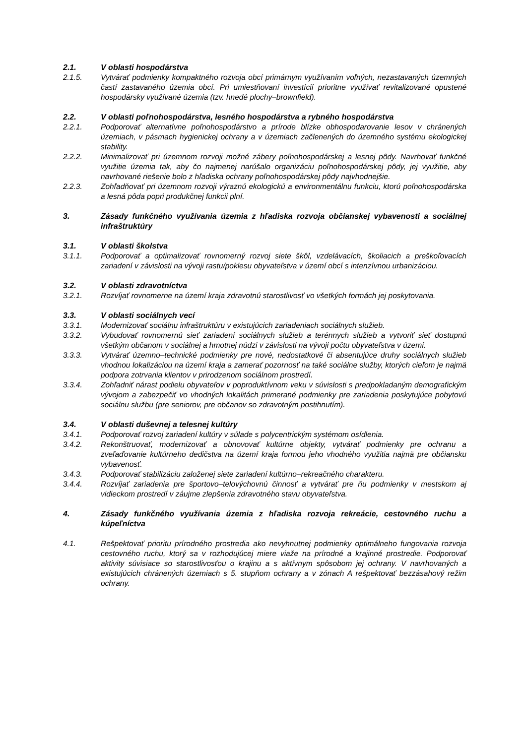2.1. V oblasti hospodárstva
2.1.5. Vytvárať podmienky kompaktného rozvoja obcí primárnym využívaním voľných, nezastavaných územných častí zastavaného územia obcí. Pri umiestňovaní investícií prioritne využívať revitalizované opustené hospodársky využívané územia (tzv. hnedé plochy–brownfield).
2.2. V oblasti poľnohospodárstva, lesného hospodárstva a rybného hospodárstva
2.2.1. Podporovať alternatívne poľnohospodárstvo a prírode blízke obhospodarovanie lesov v chránených územiach, v pásmach hygienickej ochrany a v územiach začlenených do územného systému ekologickej stability.
2.2.2. Minimalizovať pri územnom rozvoji možné zábery poľnohospodárskej a lesnej pôdy. Navrhovať funkčné využitie územia tak, aby čo najmenej narúšalo organizáciu poľnohospodárskej pôdy, jej využitie, aby navrhované riešenie bolo z hľadiska ochrany poľnohospodárskej pôdy najvhodnejšie.
2.2.3. Zohľadňovať pri územnom rozvoji výraznú ekologickú a environmentálnu funkciu, ktorú poľnohospodárska a lesná pôda popri produkčnej funkcii plní.
3. Zásady funkčného využívania územia z hľadiska rozvoja občianskej vybavenosti a sociálnej infraštruktúry
3.1. V oblasti školstva
3.1.1. Podporovať a optimalizovať rovnomerný rozvoj siete škôl, vzdelávacích, školiacich a preškoľovacích zariadení v závislosti na vývoji rastu/poklesu obyvateľstva v území obcí s intenzívnou urbanizáciou.
3.2. V oblasti zdravotníctva
3.2.1. Rozvíjať rovnomerne na území kraja zdravotnú starostlivosť vo všetkých formách jej poskytovania.
3.3. V oblasti sociálnych vecí
3.3.1. Modernizovať sociálnu infraštruktúru v existujúcich zariadeniach sociálnych služieb.
3.3.2. Vybudovať rovnomernú sieť zariadení sociálnych služieb a terénnych služieb a vytvoriť sieť dostupnú všetkým občanom v sociálnej a hmotnej núdzi v závislosti na vývoji počtu obyvateľstva v území.
3.3.3. Vytvárať územno–technické podmienky pre nové, nedostatkové či absentujúce druhy sociálnych služieb vhodnou lokalizáciou na území kraja a zamerať pozornosť na také sociálne služby, ktorých cieľom je najmä podpora zotrvania klientov v prirodzenom sociálnom prostredí.
3.3.4. Zohľadniť nárast podielu obyvateľov v poproduktívnom veku v súvislosti s predpokladaným demografickým vývojom a zabezpečiť vo vhodných lokalitách primerané podmienky pre zariadenia poskytujúce pobytovú sociálnu službu (pre seniorov, pre občanov so zdravotným postihnutím).
3.4. V oblasti duševnej a telesnej kultúry
3.4.1. Podporovať rozvoj zariadení kultúry v súlade s polycentrickým systémom osídlenia.
3.4.2. Rekonštruovať, modernizovať a obnovovať kultúrne objekty, vytvárať podmienky pre ochranu a zveľaďovanie kultúrneho dedičstva na území kraja formou jeho vhodného využitia najmä pre občiansku vybavenosť.
3.4.3. Podporovať stabilizáciu založenej siete zariadení kultúrno–rekreačného charakteru.
3.4.4. Rozvíjať zariadenia pre športovo–telovýchovnú činnosť a vytvárať pre ňu podmienky v mestskom aj vidieckom prostredí v záujme zlepšenia zdravotného stavu obyvateľstva.
4. Zásady funkčného využívania územia z hľadiska rozvoja rekreácie, cestovného ruchu a kúpeľníctva
4.1. Rešpektovať prioritu prírodného prostredia ako nevyhnutnej podmienky optimálneho fungovania rozvoja cestovného ruchu, ktorý sa v rozhodujúcej miere viaže na prírodné a krajinné prostredie. Podporovať aktivity súvisiace so starostlivosťou o krajinu a s aktívnym spôsobom jej ochrany. V navrhovaných a existujúcich chránených územiach s 5. stupňom ochrany a v zónach A rešpektovať bezzásahový režim ochrany.